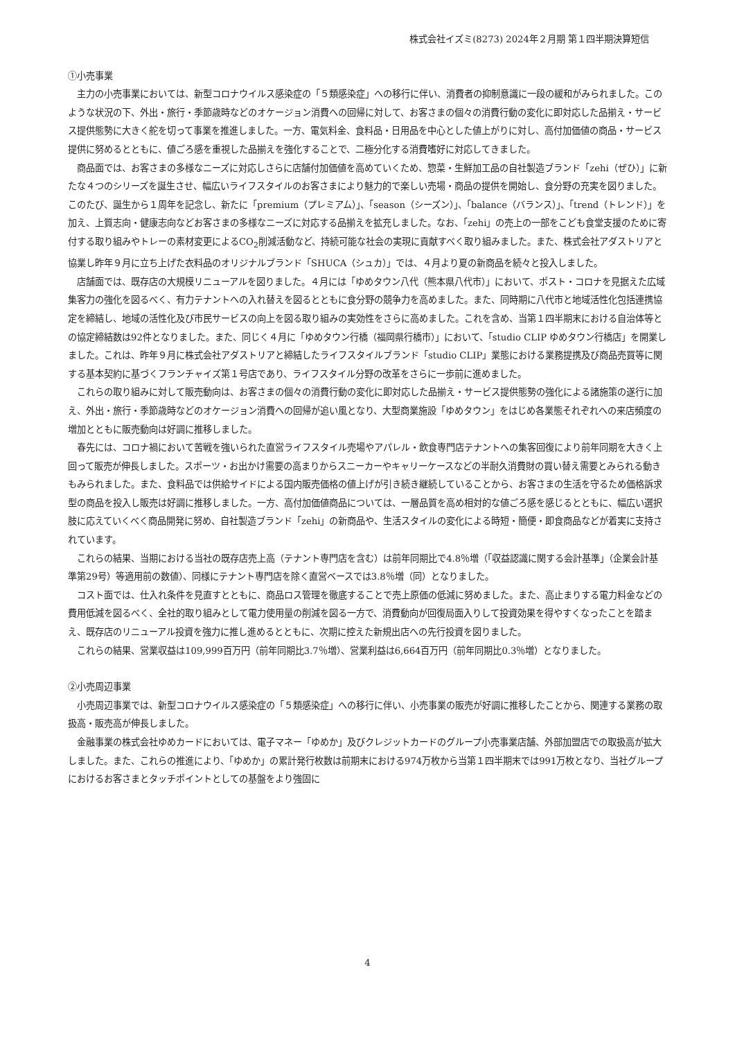株式会社イズミ(8273) 2024年２月期 第１四半期決算短信
①小売事業
主力の小売事業においては、新型コロナウイルス感染症の「５類感染症」への移行に伴い、消費者の抑制意識に一段の緩和がみられました。このような状況の下、外出・旅行・季節歳時などのオケージョン消費への回帰に対して、お客さまの個々の消費行動の変化に即対応した品揃え・サービス提供態勢に大きく舵を切って事業を推進しました。一方、電気料金、食料品・日用品を中心とした値上がりに対し、高付加価値の商品・サービス提供に努めるとともに、値ごろ感を重視した品揃えを強化することで、二極分化する消費嗜好に対応してきました。
商品面では、お客さまの多様なニーズに対応しさらに店舗付加価値を高めていくため、惣菜・生鮮加工品の自社製造ブランド「zehi（ぜひ）」に新たな４つのシリーズを誕生させ、幅広いライフスタイルのお客さまにより魅力的で楽しい売場・商品の提供を開始し、食分野の充実を図りました。このたび、誕生から１周年を記念し、新たに「premium（プレミアム）」、「season（シーズン）」、「balance（バランス）」、「trend（トレンド）」を加え、上質志向・健康志向などお客さまの多様なニーズに対応する品揃えを拡充しました。なお、「zehi」の売上の一部をこども食堂支援のために寄付する取り組みやトレーの素材変更によるCO<sub>2</sub>削減活動など、持続可能な社会の実現に貢献すべく取り組みました。また、株式会社アダストリアと協業し昨年９月に立ち上げた衣料品のオリジナルブランド「SHUCA（シュカ）」では、４月より夏の新商品を続々と投入しました。
店舗面では、既存店の大規模リニューアルを図りました。４月には「ゆめタウン八代（熊本県八代市）」において、ポスト・コロナを見据えた広域集客力の強化を図るべく、有力テナントへの入れ替えを図るとともに食分野の競争力を高めました。また、同時期に八代市と地域活性化包括連携協定を締結し、地域の活性化及び市民サービスの向上を図る取り組みの実効性をさらに高めました。これを含め、当第１四半期末における自治体等との協定締結数は92件となりました。また、同じく４月に「ゆめタウン行橋（福岡県行橋市）」において、「studio CLIP ゆめタウン行橋店」を開業しました。これは、昨年９月に株式会社アダストリアと締結したライフスタイルブランド「studio CLIP」業態における業務提携及び商品売買等に関する基本契約に基づくフランチャイズ第１号店であり、ライフスタイル分野の改革をさらに一歩前に進めました。
これらの取り組みに対して販売動向は、お客さまの個々の消費行動の変化に即対応した品揃え・サービス提供態勢の強化による諸施策の遂行に加え、外出・旅行・季節歳時などのオケージョン消費への回帰が追い風となり、大型商業施設「ゆめタウン」をはじめ各業態それぞれへの来店頻度の増加とともに販売動向は好調に推移しました。
春先には、コロナ禍において苦戦を強いられた直営ライフスタイル売場やアパレル・飲食専門店テナントへの集客回復により前年同期を大きく上回って販売が伸長しました。スポーツ・お出かけ需要の高まりからスニーカーやキャリーケースなどの半耐久消費財の買い替え需要とみられる動きもみられました。また、食料品では供給サイドによる国内販売価格の値上げが引き続き継続していることから、お客さまの生活を守るため価格訴求型の商品を投入し販売は好調に推移しました。一方、高付加価値商品については、一層品質を高め相対的な値ごろ感を感じるとともに、幅広い選択肢に応えていくべく商品開発に努め、自社製造ブランド「zehi」の新商品や、生活スタイルの変化による時短・簡便・即食商品などが着実に支持されています。
これらの結果、当期における当社の既存店売上高（テナント専門店を含む）は前年同期比で4.8％増（「収益認識に関する会計基準」（企業会計基準第29号）等適用前の数値）、同様にテナント専門店を除く直営ベースでは3.8％増（同）となりました。
コスト面では、仕入れ条件を見直すとともに、商品ロス管理を徹底することで売上原価の低減に努めました。また、高止まりする電力料金などの費用低減を図るべく、全社的取り組みとして電力使用量の削減を図る一方で、消費動向が回復局面入りして投資効果を得やすくなったことを踏まえ、既存店のリニューアル投資を強力に推し進めるとともに、次期に控えた新規出店への先行投資を図りました。
これらの結果、営業収益は109,999百万円（前年同期比3.7％増）、営業利益は6,664百万円（前年同期比0.3％増）となりました。
②小売周辺事業
小売周辺事業では、新型コロナウイルス感染症の「５類感染症」への移行に伴い、小売事業の販売が好調に推移したことから、関連する業務の取扱高・販売高が伸長しました。
金融事業の株式会社ゆめカードにおいては、電子マネー「ゆめか」及びクレジットカードのグループ小売事業店舗、外部加盟店での取扱高が拡大しました。また、これらの推進により、「ゆめか」の累計発行枚数は前期末における974万枚から当第１四半期末では991万枚となり、当社グループにおけるお客さまとタッチポイントとしての基盤をより強固に
4